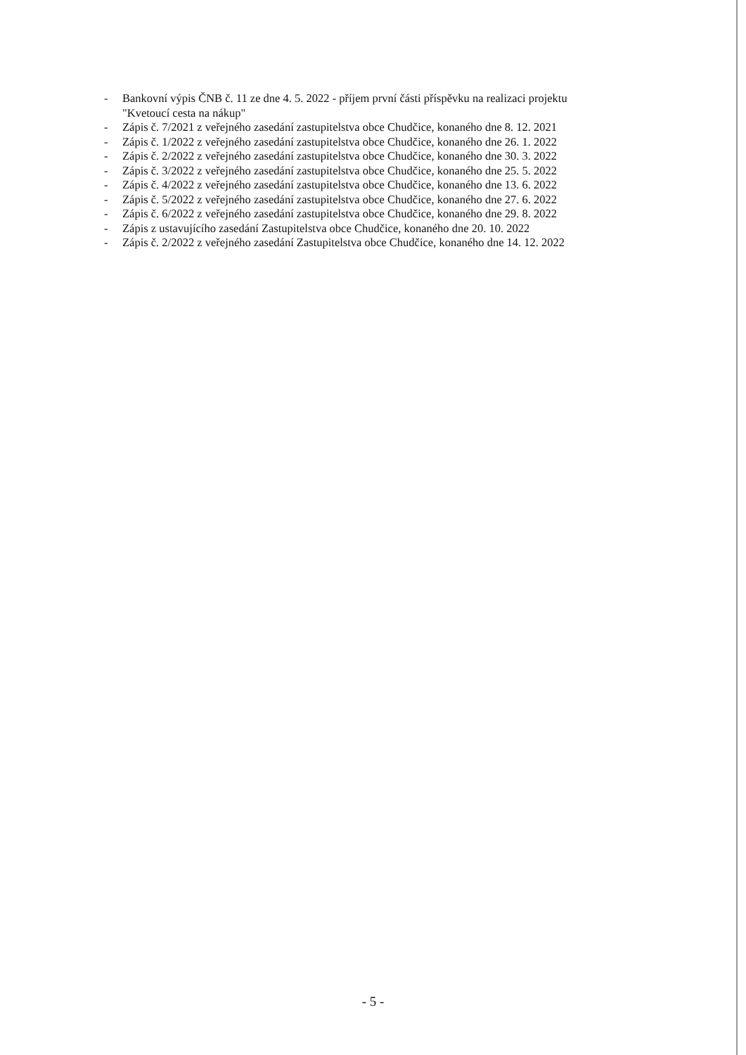- Bankovní výpis ČNB č. 11 ze dne 4. 5. 2022 - příjem první části příspěvku na realizaci projektu "Kvetoucí cesta na nákup"
- Zápis č. 7/2021 z veřejného zasedání zastupitelstva obce Chudčice, konaného dne 8. 12. 2021
- Zápis č. 1/2022 z veřejného zasedání zastupitelstva obce Chudčice, konaného dne 26. 1. 2022
- Zápis č. 2/2022 z veřejného zasedání zastupitelstva obce Chudčice, konaného dne 30. 3. 2022
- Zápis č. 3/2022 z veřejného zasedání zastupitelstva obce Chudčice, konaného dne 25. 5. 2022
- Zápis č. 4/2022 z veřejného zasedání zastupitelstva obce Chudčice, konaného dne 13. 6. 2022
- Zápis č. 5/2022 z veřejného zasedání zastupitelstva obce Chudčice, konaného dne 27. 6. 2022
- Zápis č. 6/2022 z veřejného zasedání zastupitelstva obce Chudčice, konaného dne 29. 8. 2022
- Zápis z ustavujícího zasedání Zastupitelstva obce Chudčice, konaného dne 20. 10. 2022
- Zápis č. 2/2022 z veřejného zasedání Zastupitelstva obce Chudčice, konaného dne 14. 12. 2022
- 5 -